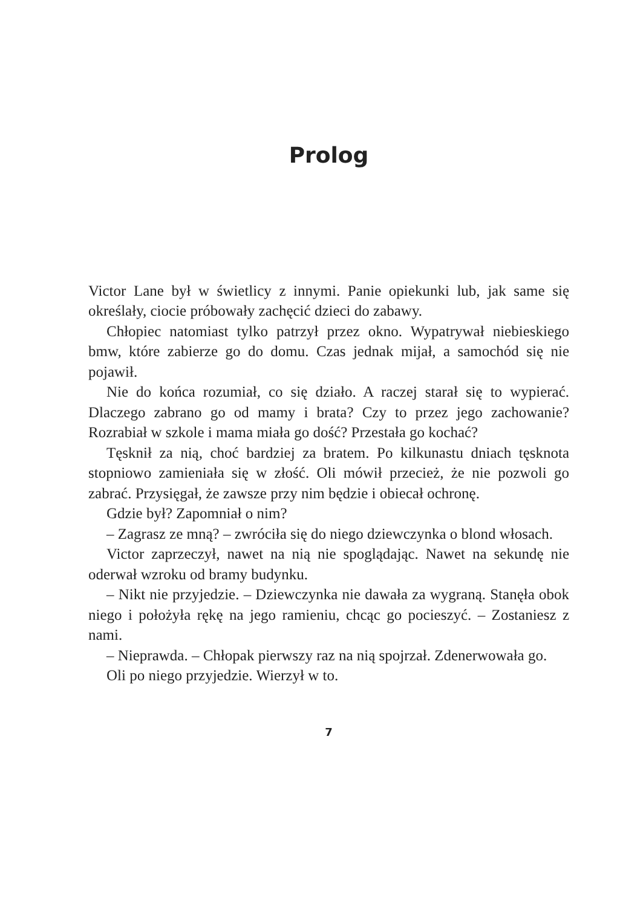Prolog
Victor Lane był w świetlicy z innymi. Panie opiekunki lub, jak same się określały, ciocie próbowały zachęcić dzieci do zabawy.
Chłopiec natomiast tylko patrzył przez okno. Wypatrywał niebieskiego bmw, które zabierze go do domu. Czas jednak mijał, a samochód się nie pojawił.
Nie do końca rozumiał, co się działo. A raczej starał się to wypierać. Dlaczego zabrano go od mamy i brata? Czy to przez jego zachowanie? Rozrabiał w szkole i mama miała go dość? Przestała go kochać?
Tęsknił za nią, choć bardziej za bratem. Po kilkunastu dniach tęsknota stopniowo zamieniała się w złość. Oli mówił przecież, że nie pozwoli go zabrać. Przysięgał, że zawsze przy nim będzie i obiecał ochronę.
Gdzie był? Zapomniał o nim?
– Zagrasz ze mną? – zwróciła się do niego dziewczynka o blond włosach.
Victor zaprzeczył, nawet na nią nie spoglądając. Nawet na sekundę nie oderwał wzroku od bramy budynku.
– Nikt nie przyjedzie. – Dziewczynka nie dawała za wygraną. Stanęła obok niego i położyła rękę na jego ramieniu, chcąc go pocieszyć. – Zostaniesz z nami.
– Nieprawda. – Chłopak pierwszy raz na nią spojrzał. Zdenerwowała go.
Oli po niego przyjedzie. Wierzył w to.
7